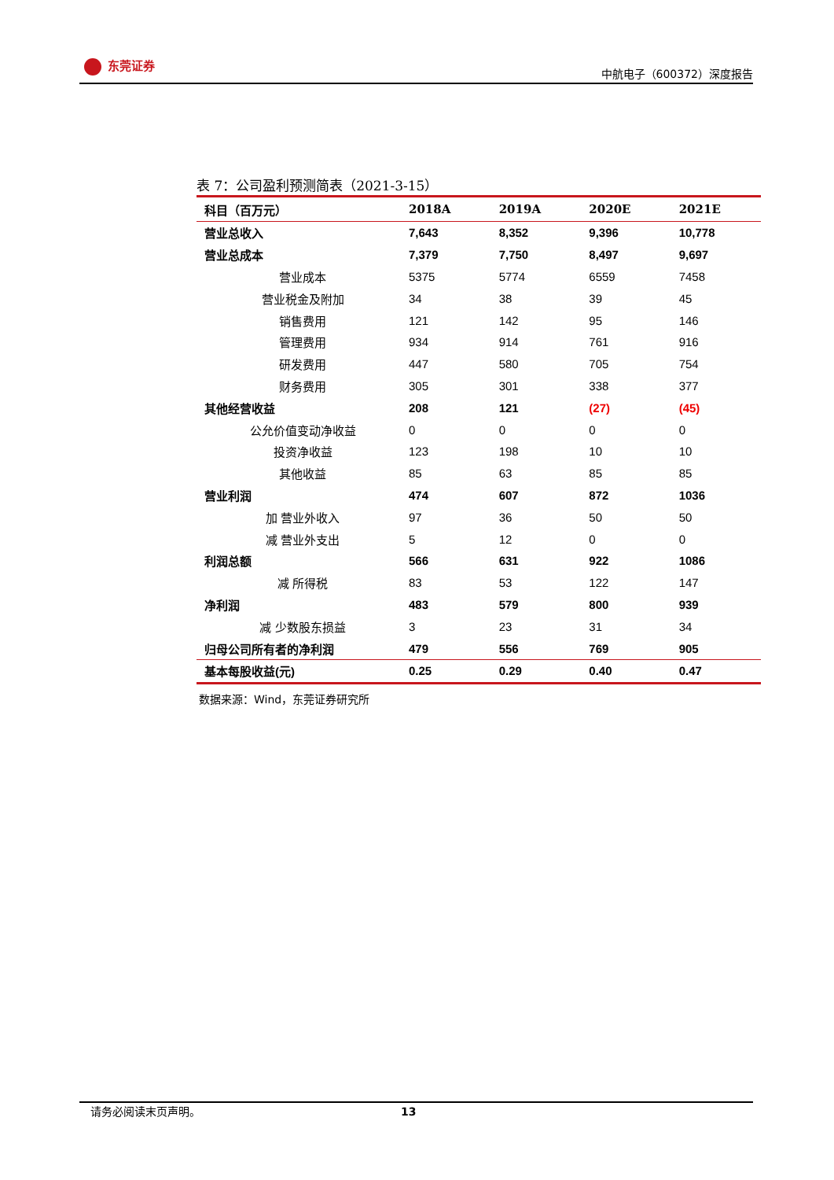东莞证券
中航电子（600372）深度报告
表 7：公司盈利预测简表（2021-3-15）
| 科目（百万元） | 2018A | 2019A | 2020E | 2021E |
| --- | --- | --- | --- | --- |
| 营业总收入 | 7,643 | 8,352 | 9,396 | 10,778 |
| 营业总成本 | 7,379 | 7,750 | 8,497 | 9,697 |
| 营业成本 | 5375 | 5774 | 6559 | 7458 |
| 营业税金及附加 | 34 | 38 | 39 | 45 |
| 销售费用 | 121 | 142 | 95 | 146 |
| 管理费用 | 934 | 914 | 761 | 916 |
| 研发费用 | 447 | 580 | 705 | 754 |
| 财务费用 | 305 | 301 | 338 | 377 |
| 其他经营收益 | 208 | 121 | (27) | (45) |
| 公允价值变动净收益 | 0 | 0 | 0 | 0 |
| 投资净收益 | 123 | 198 | 10 | 10 |
| 其他收益 | 85 | 63 | 85 | 85 |
| 营业利润 | 474 | 607 | 872 | 1036 |
| 加 营业外收入 | 97 | 36 | 50 | 50 |
| 减 营业外支出 | 5 | 12 | 0 | 0 |
| 利润总额 | 566 | 631 | 922 | 1086 |
| 减 所得税 | 83 | 53 | 122 | 147 |
| 净利润 | 483 | 579 | 800 | 939 |
| 减 少数股东损益 | 3 | 23 | 31 | 34 |
| 归母公司所有者的净利润 | 479 | 556 | 769 | 905 |
| 基本每股收益(元) | 0.25 | 0.29 | 0.40 | 0.47 |
数据来源：Wind，东莞证券研究所
请务必阅读末页声明。 13